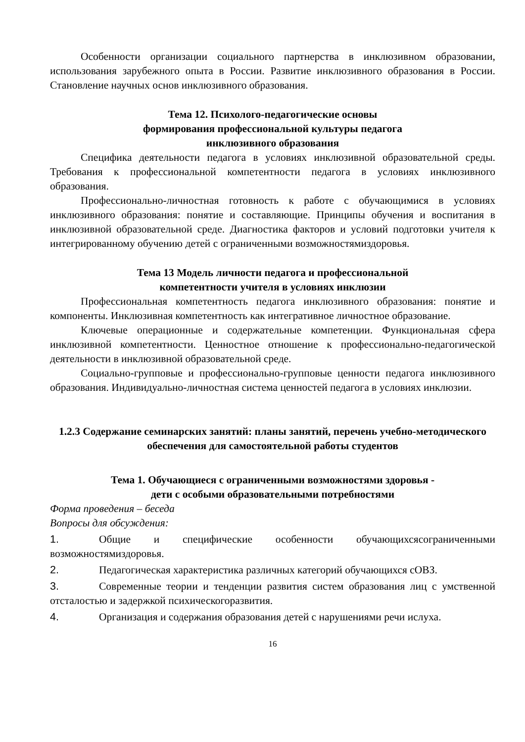Особенности организации социального партнерства в инклюзивном образовании, использования зарубежного опыта в России. Развитие инклюзивного образования в России. Становление научных основ инклюзивного образования.
Тема 12. Психолого-педагогические основы
формирования профессиональной культуры педагога
инклюзивного образования
Специфика деятельности педагога в условиях инклюзивной образовательной среды. Требования к профессиональной компетентности педагога в условиях инклюзивного образования.
Профессионально-личностная готовность к работе с обучающимися в условиях инклюзивного образования: понятие и составляющие. Принципы обучения и воспитания в инклюзивной образовательной среде. Диагностика факторов и условий подготовки учителя к интегрированному обучению детей с ограниченными возможностямиздоровья.
Тема 13 Модель личности педагога и профессиональной
компетентности учителя в условиях инклюзии
Профессиональная компетентность педагога инклюзивного образования: понятие и компоненты. Инклюзивная компетентность как интегративное личностное образование.
Ключевые операционные и содержательные компетенции. Функциональная сфера инклюзивной компетентности. Ценностное отношение к профессионально-педагогической деятельности в инклюзивной образовательной среде.
Социально-групповые и профессионально-групповые ценности педагога инклюзивного образования. Индивидуально-личностная система ценностей педагога в условиях инклюзии.
1.2.3 Содержание семинарских занятий: планы занятий, перечень учебно-методического обеспечения для самостоятельной работы студентов
Тема 1. Обучающиеся с ограниченными возможностями здоровья -
дети с особыми образовательными потребностями
Форма проведения – беседа
Вопросы для обсуждения:
1. Общие и специфические особенности обучающихсясограниченными возможностямиздоровья.
2. Педагогическая характеристика различных категорий обучающихся сОВЗ.
3. Современные теории и тенденции развития систем образования лиц с умственной отсталостью и задержкой психическогоразвития.
4. Организация и содержания образования детей с нарушениями речи ислуха.
16